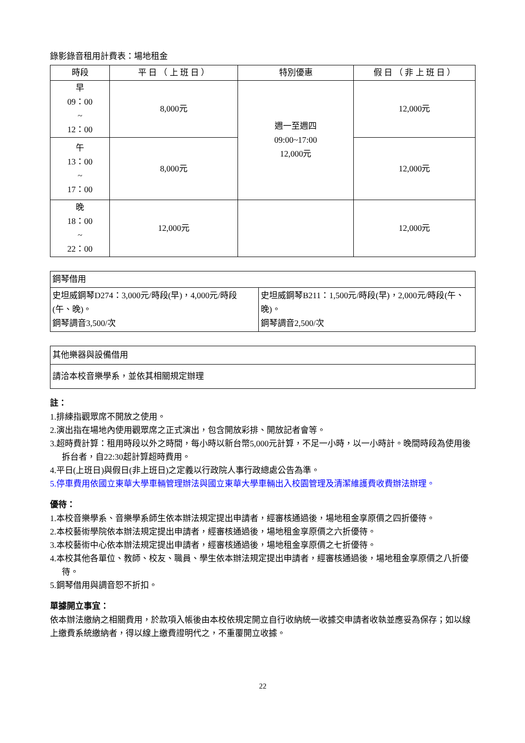錄影錄音租用計費表：場地租金
| 時段 | 平 日 （ 上 班 日 ） | 特別優惠 | 假 日 （ 非 上 班 日 ） |
| --- | --- | --- | --- |
| 早 09：00 ~ 12：00 | 8,000元 | 週一至週四 09:00~17:00 12,000元 | 12,000元 |
| 午 13：00 ~ 17：00 | 8,000元 | | 12,000元 |
| 晚 18：00 ~ 22：00 | 12,000元 | | 12,000元 |
| 鋼琴借用 | |
| 史坦威鋼琴D274：3,000元/時段(早)，4,000元/時段(午、晚)。 鋼琴調音3,500/次 | 史坦威鋼琴B211：1,500元/時段(早)，2,000元/時段(午、晚)。 鋼琴調音2,500/次 |
| 其他樂器與設備借用 |
| 請洽本校音樂學系，並依其相關規定辦理 |
註：
1.排練指觀眾席不開放之使用。
2.演出指在場地內使用觀眾席之正式演出，包含開放彩排、開放記者會等。
3.超時費計算：租用時段以外之時間，每小時以新台幣5,000元計算，不足一小時，以一小時計。晚間時段為使用後拆台者，自22:30起計算超時費用。
4.平日(上班日)與假日(非上班日)之定義以行政院人事行政總處公告為準。
5.停車費用依國立東華大學車輛管理辦法與國立東華大學車輛出入校園管理及清潔維護費收費辦法辦理。
優待：
1.本校音樂學系、音樂學系師生依本辦法規定提出申請者，經審核通過後，場地租金享原價之四折優待。
2.本校藝術學院依本辦法規定提出申請者，經審核通過後，場地租金享原價之六折優待。
3.本校藝術中心依本辦法規定提出申請者，經審核通過後，場地租金享原價之七折優待。
4.本校其他各單位、教師、校友、職員、學生依本辦法規定提出申請者，經審核通過後，場地租金享原價之八折優待。
5.鋼琴借用與調音恕不折扣。
單據開立事宜：
依本辦法繳納之相關費用，於款項入帳後由本校依規定開立自行收納統一收據交申請者收執並應妥為保存；如以線上繳費系統繳納者，得以線上繳費證明代之，不重覆開立收據。
22